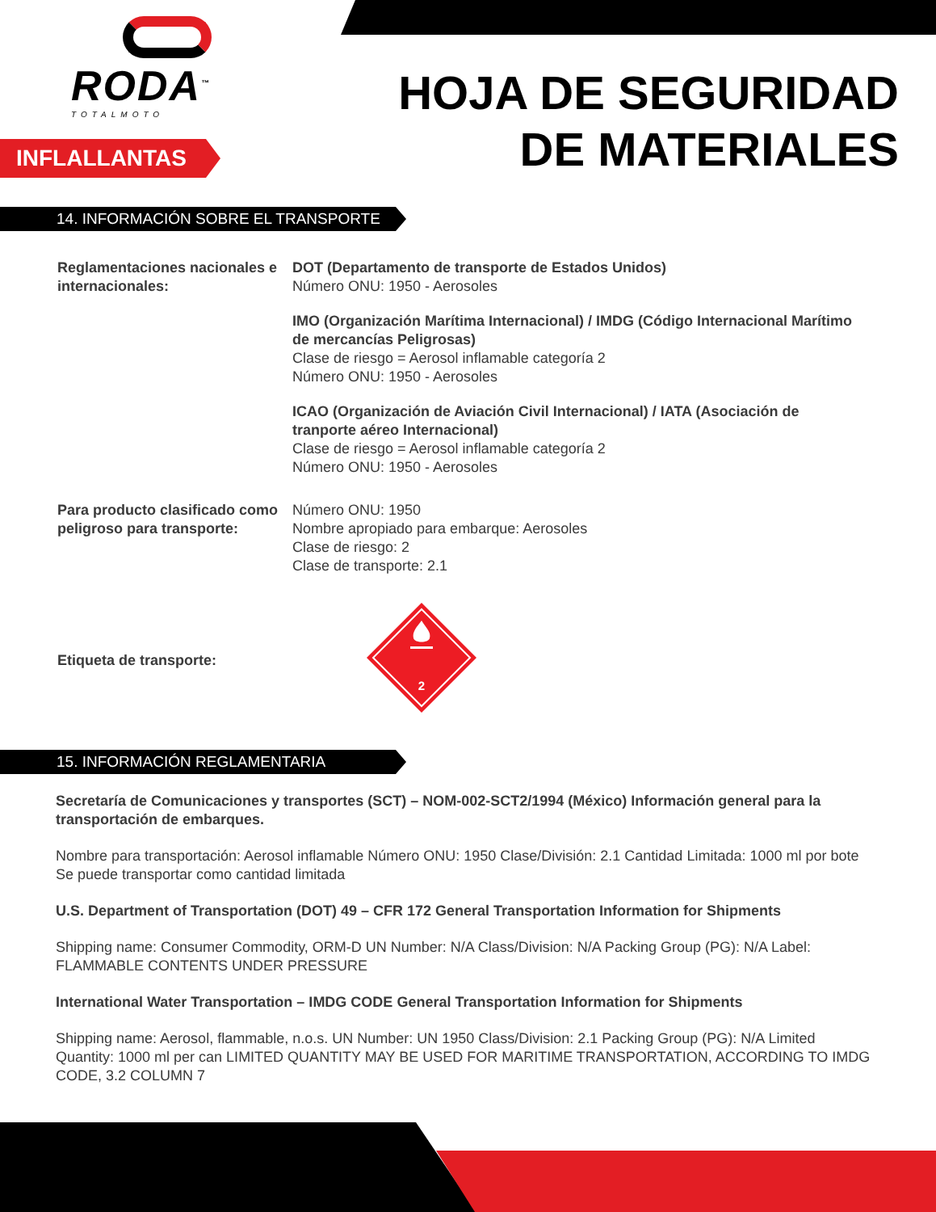RODA<sup>™</sup>
TOTALMOTO
INFLALLANTAS
HOJA DE SEGURIDAD
DE MATERIALES
14. INFORMACIÓN SOBRE EL TRANSPORTE
Reglamentaciones nacionales e internacionales:
DOT (Departamento de transporte de Estados Unidos)
Número ONU: 1950 - Aerosoles
IMO (Organización Marítima Internacional) / IMDG (Código Internacional Marítimo de mercancías Peligrosas)
Clase de riesgo = Aerosol inflamable categoría 2
Número ONU: 1950 - Aerosoles
ICAO (Organización de Aviación Civil Internacional) / IATA (Asociación de tranporte aéreo Internacional)
Clase de riesgo = Aerosol inflamable categoría 2
Número ONU: 1950 - Aerosoles
Para producto clasificado como peligroso para transporte:
Número ONU: 1950
Nombre apropiado para embarque: Aerosoles
Clase de riesgo: 2
Clase de transporte: 2.1
Etiqueta de transporte:
2
15. INFORMACIÓN REGLAMENTARIA
Secretaría de Comunicaciones y transportes (SCT) – NOM-002-SCT2/1994 (México) Información general para la transportación de embarques.
Nombre para transportación: Aerosol inflamable Número ONU: 1950 Clase/División: 2.1 Cantidad Limitada: 1000 ml por bote Se puede transportar como cantidad limitada
U.S. Department of Transportation (DOT) 49 – CFR 172 General Transportation Information for Shipments
Shipping name: Consumer Commodity, ORM-D UN Number: N/A Class/Division: N/A Packing Group (PG): N/A Label: FLAMMABLE CONTENTS UNDER PRESSURE
International Water Transportation – IMDG CODE General Transportation Information for Shipments
Shipping name: Aerosol, flammable, n.o.s. UN Number: UN 1950 Class/Division: 2.1 Packing Group (PG): N/A Limited Quantity: 1000 ml per can LIMITED QUANTITY MAY BE USED FOR MARITIME TRANSPORTATION, ACCORDING TO IMDG CODE, 3.2 COLUMN 7